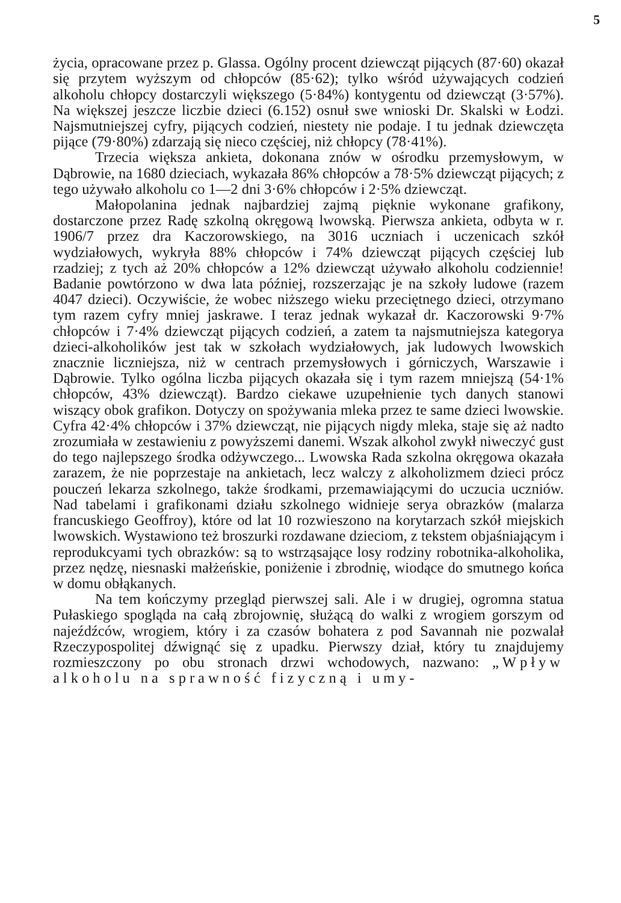5
życia, opracowane przez p. Glassa. Ogólny procent dziewcząt pijących (87·60) okazał się przytem wyższym od chłopców (85·62); tylko wśród używających codzień alkoholu chłopcy dostarczyli większego (5·84%) kontygentu od dziewcząt (3·57%). Na większej jeszcze liczbie dzieci (6.152) osnuł swe wnioski Dr. Skalski w Łodzi. Najsmutniejszej cyfry, pijących codzień, niestety nie podaje. I tu jednak dziewczęta pijące (79·80%) zdarzają się nieco częściej, niż chłopcy (78·41%).
Trzecia większa ankieta, dokonana znów w ośrodku przemysłowym, w Dąbrowie, na 1680 dzieciach, wykazała 86% chłopców a 78·5% dziewcząt pijących; z tego używało alkoholu co 1—2 dni 3·6% chłopców i 2·5% dziewcząt.
Małopolanina jednak najbardziej zajmą pięknie wykonane grafikony, dostarczone przez Radę szkolną okręgową lwowską. Pierwsza ankieta, odbyta w r. 1906/7 przez dra Kaczorowskiego, na 3016 uczniach i uczenicach szkół wydziałowych, wykryła 88% chłopców i 74% dziewcząt pijących częściej lub rzadziej; z tych aż 20% chłopców a 12% dziewcząt używało alkoholu codziennie! Badanie powtórzono w dwa lata później, rozszerzając je na szkoły ludowe (razem 4047 dzieci). Oczywiście, że wobec niższego wieku przeciętnego dzieci, otrzymano tym razem cyfry mniej jaskrawe. I teraz jednak wykazał dr. Kaczorowski 9·7% chłopców i 7·4% dziewcząt pijących codzień, a zatem ta najsmutniejsza kategorya dzieci-alkoholików jest tak w szkołach wydziałowych, jak ludowych lwowskich znacznie liczniejsza, niż w centrach przemysłowych i górniczych, Warszawie i Dąbrowie. Tylko ogólna liczba pijących okazała się i tym razem mniejszą (54·1% chłopców, 43% dziewcząt). Bardzo ciekawe uzupełnienie tych danych stanowi wiszący obok grafikon. Dotyczy on spożywania mleka przez te same dzieci lwowskie. Cyfra 42·4% chłopców i 37% dziewcząt, nie pijących nigdy mleka, staje się aż nadto zrozumiała w zestawieniu z powyższemi danemi. Wszak alkohol zwykł niweczyć gust do tego najlepszego środka odżywczego... Lwowska Rada szkolna okręgowa okazała zarazem, że nie poprzestaje na ankietach, lecz walczy z alkoholizmem dzieci prócz pouczeń lekarza szkolnego, także środkami, przemawiającymi do uczucia uczniów. Nad tabelami i grafikonami działu szkolnego widnieje serya obrazków (malarza francuskiego Geoffroy), które od lat 10 rozwieszono na korytarzach szkół miejskich lwowskich. Wystawiono też broszurki rozdawane dzieciom, z tekstem objaśniającym i reprodukcyami tych obrazków: są to wstrząsające losy rodziny robotnika-alkoholika, przez nędzę, niesnaski małżeńskie, poniżenie i zbrodnię, wiodące do smutnego końca w domu obłąkanych.
Na tem kończymy przegląd pierwszej sali. Ale i w drugiej, ogromna statua Pułaskiego spogląda na całą zbrojownię, służącą do walki z wrogiem gorszym od najeźdźców, wrogiem, który i za czasów bohatera z pod Savannah nie pozwalał Rzeczypospolitej dźwignąć się z upadku. Pierwszy dział, który tu znajdujemy rozmieszczony po obu stronach drzwi wchodowych, nazwano: „Wpływ alkoholu na sprawność fizyczną i umy-